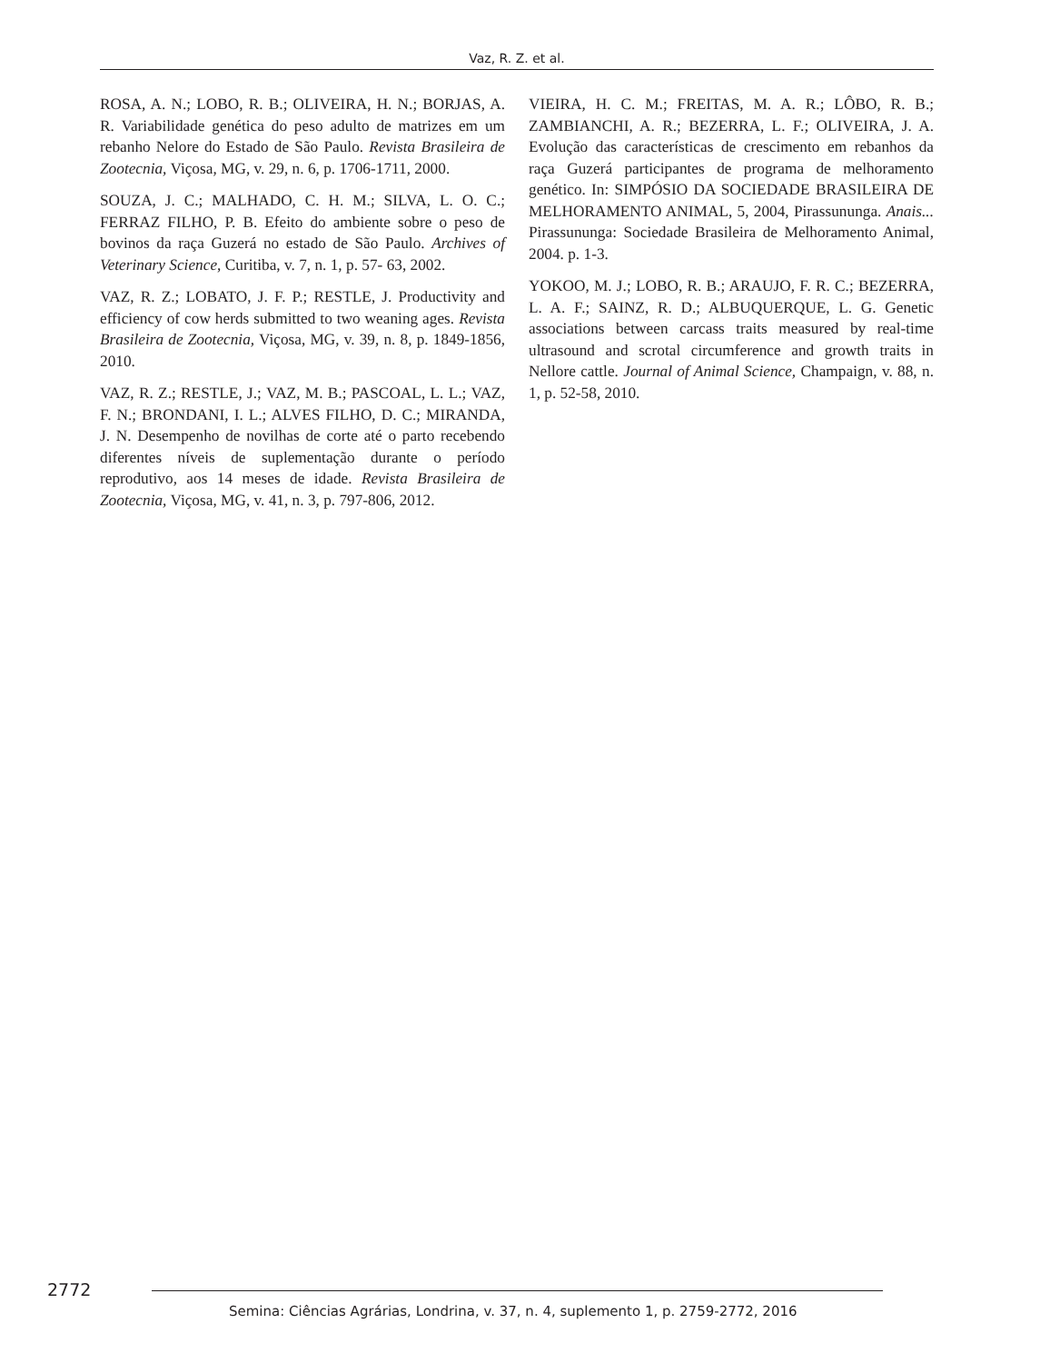Vaz, R. Z. et al.
ROSA, A. N.; LOBO, R. B.; OLIVEIRA, H. N.; BORJAS, A. R. Variabilidade genética do peso adulto de matrizes em um rebanho Nelore do Estado de São Paulo. Revista Brasileira de Zootecnia, Viçosa, MG, v. 29, n. 6, p. 1706-1711, 2000.
SOUZA, J. C.; MALHADO, C. H. M.; SILVA, L. O. C.; FERRAZ FILHO, P. B. Efeito do ambiente sobre o peso de bovinos da raça Guzerá no estado de São Paulo. Archives of Veterinary Science, Curitiba, v. 7, n. 1, p. 57- 63, 2002.
VAZ, R. Z.; LOBATO, J. F. P.; RESTLE, J. Productivity and efficiency of cow herds submitted to two weaning ages. Revista Brasileira de Zootecnia, Viçosa, MG, v. 39, n. 8, p. 1849-1856, 2010.
VAZ, R. Z.; RESTLE, J.; VAZ, M. B.; PASCOAL, L. L.; VAZ, F. N.; BRONDANI, I. L.; ALVES FILHO, D. C.; MIRANDA, J. N. Desempenho de novilhas de corte até o parto recebendo diferentes níveis de suplementação durante o período reprodutivo, aos 14 meses de idade. Revista Brasileira de Zootecnia, Viçosa, MG, v. 41, n. 3, p. 797-806, 2012.
VIEIRA, H. C. M.; FREITAS, M. A. R.; LÔBO, R. B.; ZAMBIANCHI, A. R.; BEZERRA, L. F.; OLIVEIRA, J. A. Evolução das características de crescimento em rebanhos da raça Guzerá participantes de programa de melhoramento genético. In: SIMPÓSIO DA SOCIEDADE BRASILEIRA DE MELHORAMENTO ANIMAL, 5, 2004, Pirassununga. Anais... Pirassununga: Sociedade Brasileira de Melhoramento Animal, 2004. p. 1-3.
YOKOO, M. J.; LOBO, R. B.; ARAUJO, F. R. C.; BEZERRA, L. A. F.; SAINZ, R. D.; ALBUQUERQUE, L. G. Genetic associations between carcass traits measured by real-time ultrasound and scrotal circumference and growth traits in Nellore cattle. Journal of Animal Science, Champaign, v. 88, n. 1, p. 52-58, 2010.
2772
Semina: Ciências Agrárias, Londrina, v. 37, n. 4, suplemento 1, p. 2759-2772, 2016